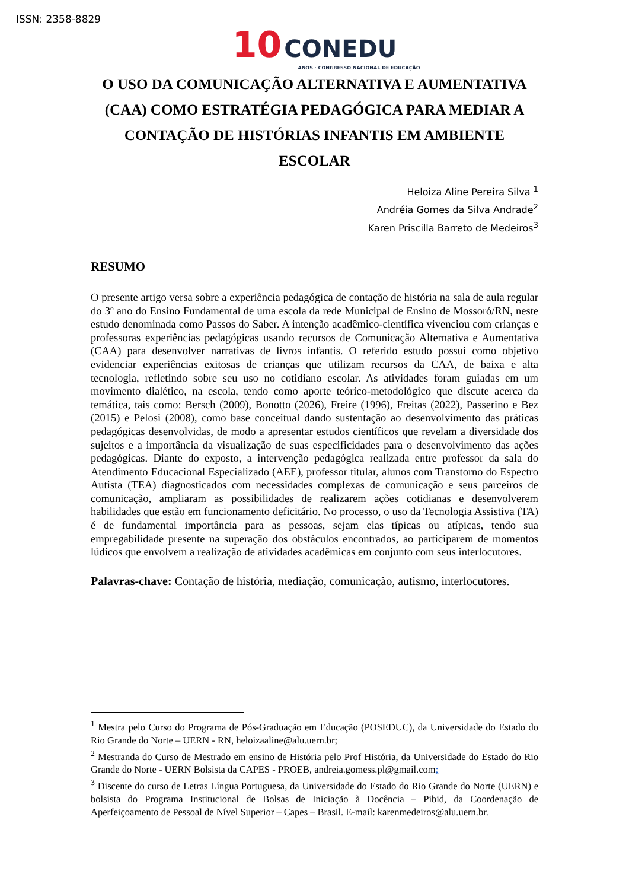ISSN: 2358-8829
10 CONEDU
ANOS · CONGRESSO NACIONAL DE EDUCAÇÃO
O USO DA COMUNICAÇÃO ALTERNATIVA E AUMENTATIVA (CAA) COMO ESTRATÉGIA PEDAGÓGICA PARA MEDIAR A CONTAÇÃO DE HISTÓRIAS INFANTIS EM AMBIENTE ESCOLAR
Heloiza Aline Pereira Silva <sup>1</sup>
Andréia Gomes da Silva Andrade<sup>2</sup>
Karen Priscilla Barreto de Medeiros<sup>3</sup>
RESUMO
O presente artigo versa sobre a experiência pedagógica de contação de história na sala de aula regular do 3º ano do Ensino Fundamental de uma escola da rede Municipal de Ensino de Mossoró/RN, neste estudo denominada como Passos do Saber. A intenção acadêmico-científica vivenciou com crianças e professoras experiências pedagógicas usando recursos de Comunicação Alternativa e Aumentativa (CAA) para desenvolver narrativas de livros infantis. O referido estudo possui como objetivo evidenciar experiências exitosas de crianças que utilizam recursos da CAA, de baixa e alta tecnologia, refletindo sobre seu uso no cotidiano escolar. As atividades foram guiadas em um movimento dialético, na escola, tendo como aporte teórico-metodológico que discute acerca da temática, tais como: Bersch (2009), Bonotto (2026), Freire (1996), Freitas (2022), Passerino e Bez (2015) e Pelosi (2008), como base conceitual dando sustentação ao desenvolvimento das práticas pedagógicas desenvolvidas, de modo a apresentar estudos científicos que revelam a diversidade dos sujeitos e a importância da visualização de suas especificidades para o desenvolvimento das ações pedagógicas. Diante do exposto, a intervenção pedagógica realizada entre professor da sala do Atendimento Educacional Especializado (AEE), professor titular, alunos com Transtorno do Espectro Autista (TEA) diagnosticados com necessidades complexas de comunicação e seus parceiros de comunicação, ampliaram as possibilidades de realizarem ações cotidianas e desenvolverem habilidades que estão em funcionamento deficitário. No processo, o uso da Tecnologia Assistiva (TA) é de fundamental importância para as pessoas, sejam elas típicas ou atípicas, tendo sua empregabilidade presente na superação dos obstáculos encontrados, ao participarem de momentos lúdicos que envolvem a realização de atividades acadêmicas em conjunto com seus interlocutores.
Palavras-chave: Contação de história, mediação, comunicação, autismo, interlocutores.
<sup>1</sup> Mestra pelo Curso do Programa de Pós-Graduação em Educação (POSEDUC), da Universidade do Estado do Rio Grande do Norte – UERN - RN, heloizaaline@alu.uern.br;
<sup>2</sup> Mestranda do Curso de Mestrado em ensino de História pelo Prof História, da Universidade do Estado do Rio Grande do Norte - UERN Bolsista da CAPES - PROEB, andreia.gomess.pl@gmail.com;
<sup>3</sup> Discente do curso de Letras Língua Portuguesa, da Universidade do Estado do Rio Grande do Norte (UERN) e bolsista do Programa Institucional de Bolsas de Iniciação à Docência – Pibid, da Coordenação de Aperfeiçoamento de Pessoal de Nível Superior – Capes – Brasil. E-mail: karenmedeiros@alu.uern.br.